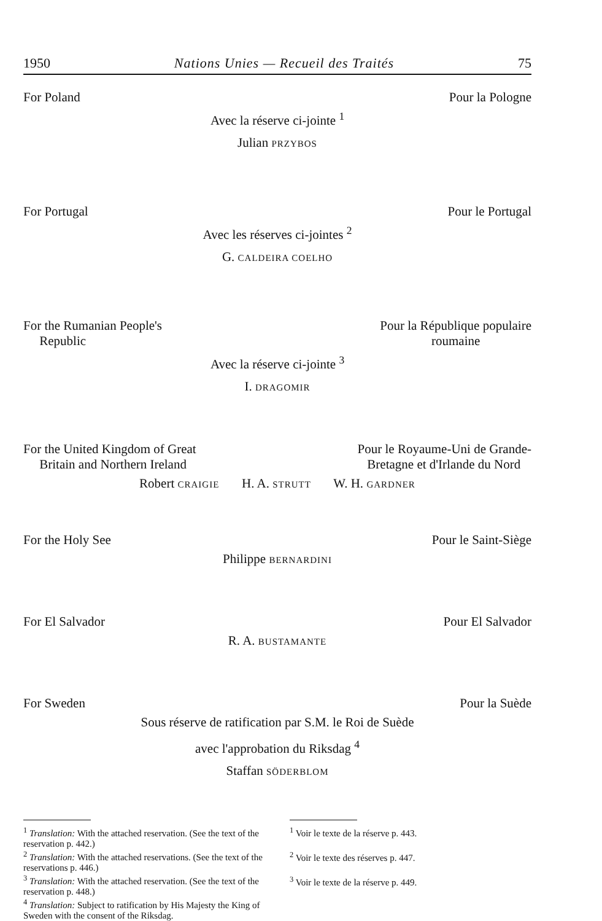1950 Nations Unies — Recueil des Traités 75
For Poland Pour la Pologne
Avec la réserve ci-jointe <sup>1</sup>
Julian PRZYBOS
For Portugal Pour le Portugal
Avec les réserves ci-jointes <sup>2</sup>
G. CALDEIRA COELHO
For the Rumanian People's
Republic Pour la République populaire
roumaine
Avec la réserve ci-jointe <sup>3</sup>
I. DRAGOMIR
For the United Kingdom of Great
Britain and Northern Ireland Pour le Royaume-Uni de Grande-
Bretagne et d'Irlande du Nord
Robert CRAIGIE H. A. STRUTT W. H. GARDNER
For the Holy See Pour le Saint-Siège
Philippe BERNARDINI
For El Salvador Pour El Salvador
R. A. BUSTAMANTE
For Sweden Pour la Suède
Sous réserve de ratification par S.M. le Roi de Suède
avec l'approbation du Riksdag <sup>4</sup>
Staffan SÖDERBLOM
<sup>1</sup> Translation: With the attached reservation. (See the text of the reservation p. 442.)
<sup>2</sup> Translation: With the attached reservations. (See the text of the reservations p. 446.)
<sup>3</sup> Translation: With the attached reservation. (See the text of the reservation p. 448.)
<sup>4</sup> Translation: Subject to ratification by His Majesty the King of Sweden with the consent of the Riksdag.
<sup>1</sup> Voir le texte de la réserve p. 443.
<sup>2</sup> Voir le texte des réserves p. 447.
<sup>3</sup> Voir le texte de la réserve p. 449.